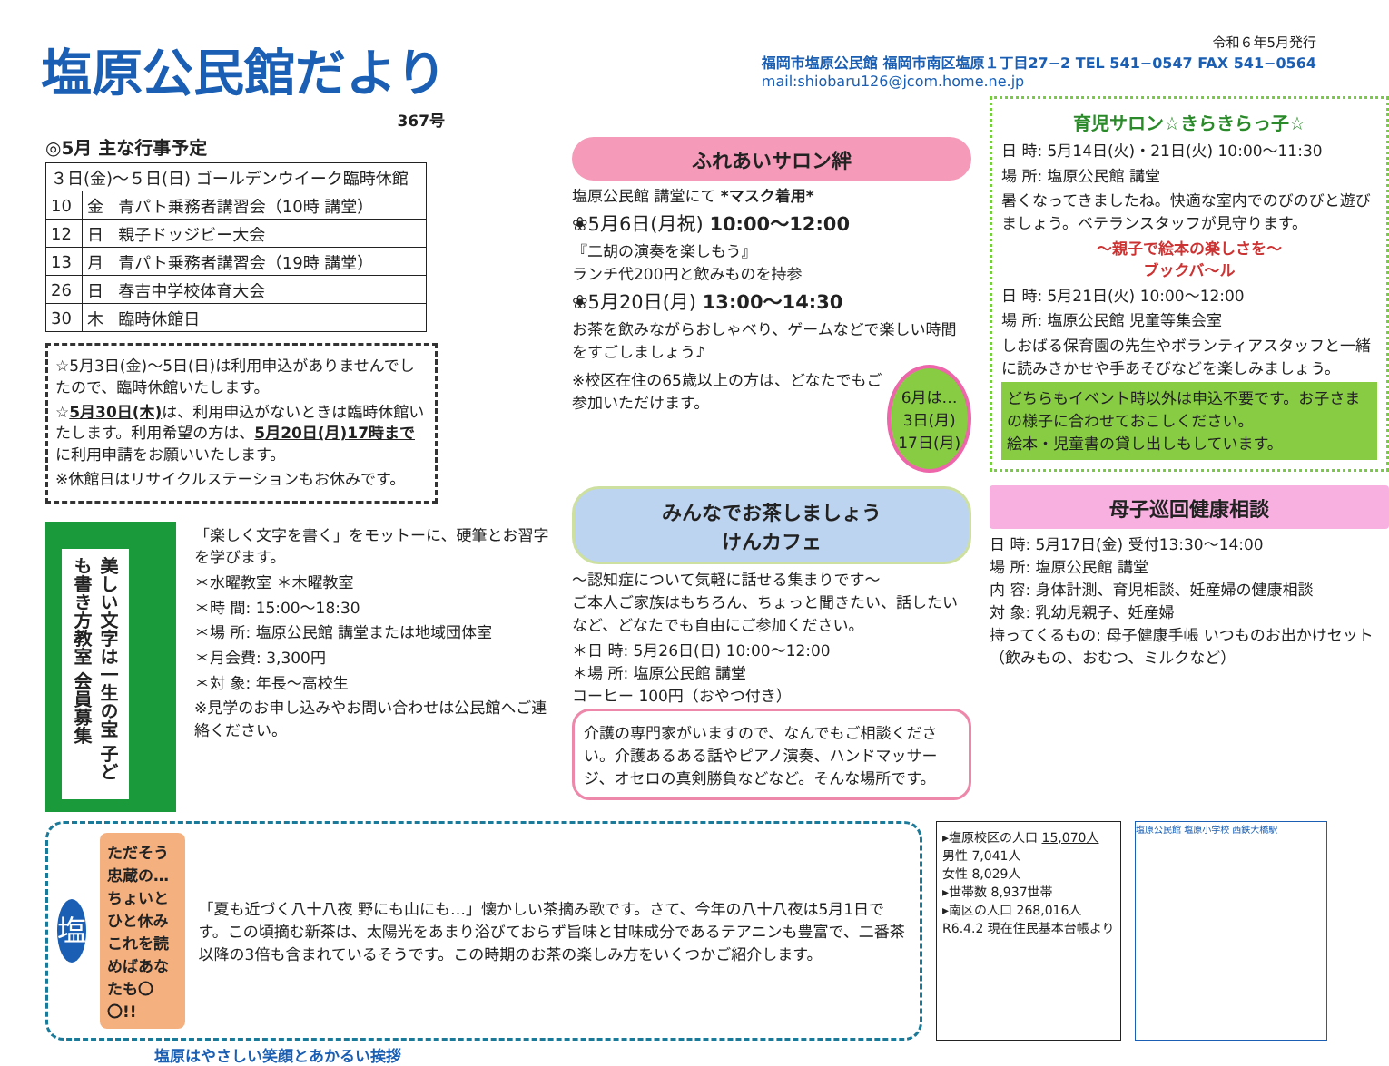塩原公民館だより
令和６年5月発行
福岡市塩原公民館 福岡市南区塩原１丁目27−2 TEL 541−0547 FAX 541−0564
mail:shiobaru126@jcom.home.ne.jp
367号
◎5月 主な行事予定
| ３日(金)～５日(日) ゴールデンウイーク臨時休館 | | |
| 10 | 金 | 青パト乗務者講習会（10時 講堂） |
| 12 | 日 | 親子ドッジビー大会 |
| 13 | 月 | 青パト乗務者講習会（19時 講堂） |
| 26 | 日 | 春吉中学校体育大会 |
| 30 | 木 | 臨時休館日 |
☆5月3日(金)～5日(日)は利用申込がありませんでしたので、臨時休館いたします。
☆5月30日(木) は、利用申込がないときは臨時休館いたします。利用希望の方は、5月20日(月)17時までに利用申請をお願いいたします。
※休館日はリサイクルステーションもお休みです。
美しい文字は一生の宝 子ども書き方教室 会員募集
「楽しく文字を書く」をモットーに、硬筆とお習字を学びます。
＊水曜教室 ＊木曜教室
＊時 間: 15:00～18:30
＊場 所: 塩原公民館 講堂または地域団体室
＊月会費: 3,300円
＊対 象: 年長～高校生
※見学のお申し込みやお問い合わせは公民館へご連絡ください。
ふれあいサロン絆
塩原公民館 講堂にて *マスク着用*
❀5月6日(月祝) 10:00～12:00
『二胡の演奏を楽しもう』
ランチ代200円と飲みものを持参
❀5月20日(月) 13:00～14:30
お茶を飲みながらおしゃべり、ゲームなどで楽しい時間をすごしましょう♪
※校区在住の65歳以上の方は、どなたでもご参加いただけます。
6月は…
3日(月)
17日(月)
みんなでお茶しましょう
けんカフェ
～認知症について気軽に話せる集まりです～
ご本人ご家族はもちろん、ちょっと聞きたい、話したいなど、どなたでも自由にご参加ください。
＊日 時: 5月26日(日) 10:00～12:00
＊場 所: 塩原公民館 講堂
コーヒー 100円（おやつ付き）
介護の専門家がいますので、なんでもご相談ください。介護あるある話やピアノ演奏、ハンドマッサージ、オセロの真剣勝負などなど。そんな場所です。
育児サロン☆きらきらっ子☆
日 時: 5月14日(火)・21日(火) 10:00～11:30
場 所: 塩原公民館 講堂
暑くなってきましたね。快適な室内でのびのびと遊びましょう。ベテランスタッフが見守ります。
～親子で絵本の楽しさを～
ブックバ～ル
日 時: 5月21日(火) 10:00～12:00
場 所: 塩原公民館 児童等集会室
しおばる保育園の先生やボランティアスタッフと一緒に読みきかせや手あそびなどを楽しみましょう。
どちらもイベント時以外は申込不要です。お子さまの様子に合わせておこしください。
絵本・児童書の貸し出しもしています。
母子巡回健康相談
日 時: 5月17日(金) 受付13:30～14:00
場 所: 塩原公民館 講堂
内 容: 身体計測、育児相談、妊産婦の健康相談
対 象: 乳幼児親子、妊産婦
持ってくるもの: 母子健康手帳 いつものお出かけセット（飲みもの、おむつ、ミルクなど）
塩
ただそう
忠蔵の…ちょいとひと休み
これを読めばあなたも〇〇!!
「夏も近づく八十八夜 野にも山にも…」懐かしい茶摘み歌です。さて、今年の八十八夜は5月1日です。この頃摘む新茶は、太陽光をあまり浴びておらず旨味と甘味成分であるテアニンも豊富で、二番茶以降の3倍も含まれているそうです。この時期のお茶の楽しみ方をいくつかご紹介します。
▸塩原校区の人口 15,070人
男性 7,041人
女性 8,029人
▸世帯数 8,937世帯
▸南区の人口 268,016人
R6.4.2 現在住民基本台帳より
塩原公民館 塩原小学校 西鉄大橋駅
塩原はやさしい笑顔とあかるい挨拶